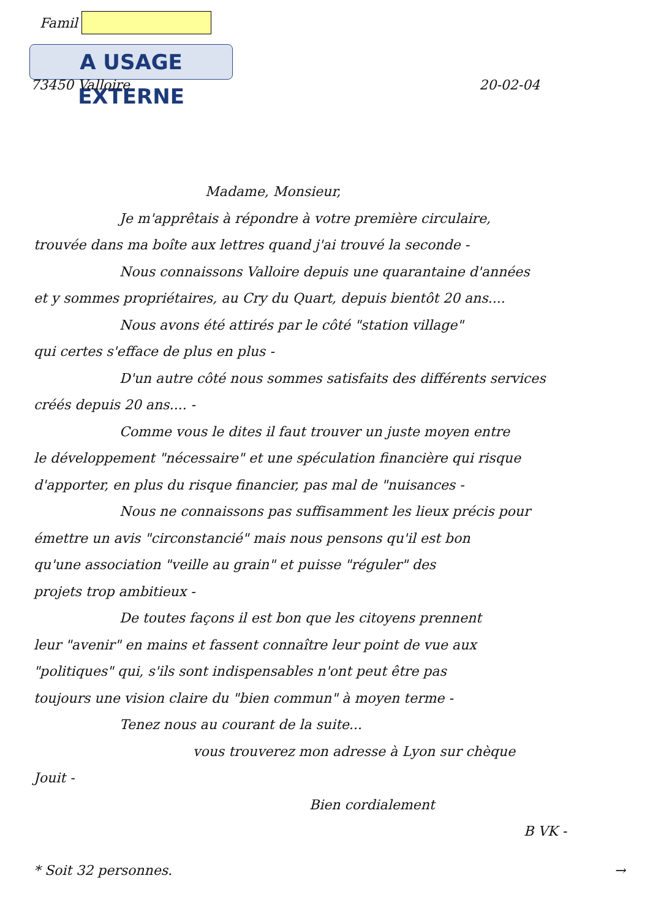Famil
A USAGE EXTERNE
73450 Valloire 20-02-04
Madame, Monsieur,
Je m'apprêtais à répondre à votre première circulaire,
trouvée dans ma boîte aux lettres quand j'ai trouvé la seconde -
Nous connaissons Valloire depuis une quarantaine d'années
et y sommes propriétaires, au Cry du Quart, depuis bientôt 20 ans....
Nous avons été attirés par le côté "station village"
qui certes s'efface de plus en plus -
D'un autre côté nous sommes satisfaits des différents services
créés depuis 20 ans.... -
Comme vous le dites il faut trouver un juste moyen entre
le développement "nécessaire" et une spéculation financière qui risque
d'apporter, en plus du risque financier, pas mal de "nuisances -
Nous ne connaissons pas suffisamment les lieux précis pour
émettre un avis "circonstancié" mais nous pensons qu'il est bon
qu'une association "veille au grain" et puisse "réguler" des
projets trop ambitieux -
De toutes façons il est bon que les citoyens prennent
leur "avenir" en mains et fassent connaître leur point de vue aux
"politiques" qui, s'ils sont indispensables n'ont peut être pas
toujours une vision claire du "bien commun" à moyen terme -
Tenez nous au courant de la suite...
vous trouverez mon adresse à Lyon sur chèque
Jouit -
Bien cordialement
B VK -
* Soit 32 personnes. →